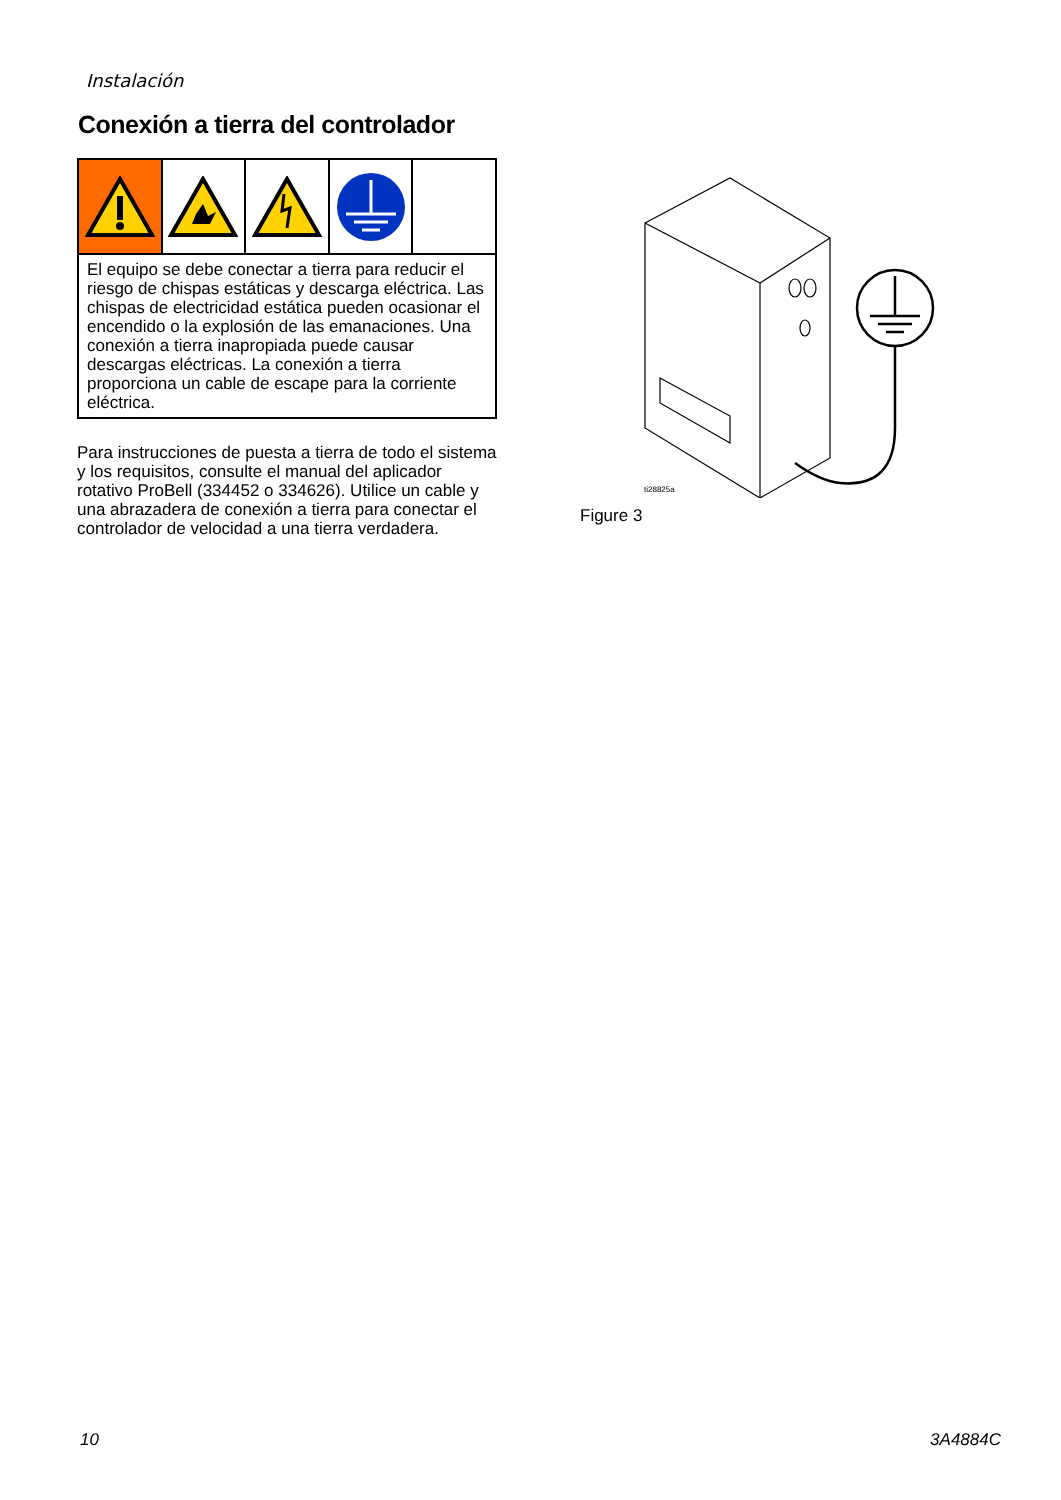Instalación
Conexión a tierra del controlador
El equipo se debe conectar a tierra para reducir el riesgo de chispas estáticas y descarga eléctrica. Las chispas de electricidad estática pueden ocasionar el encendido o la explosión de las emanaciones. Una conexión a tierra inapropiada puede causar descargas eléctricas. La conexión a tierra proporciona un cable de escape para la corriente eléctrica.
Para instrucciones de puesta a tierra de todo el sistema y los requisitos, consulte el manual del aplicador rotativo ProBell (334452 o 334626). Utilice un cable y una abrazadera de conexión a tierra para conectar el controlador de velocidad a una tierra verdadera.
ti28825a
Figure 3
10 3A4884C